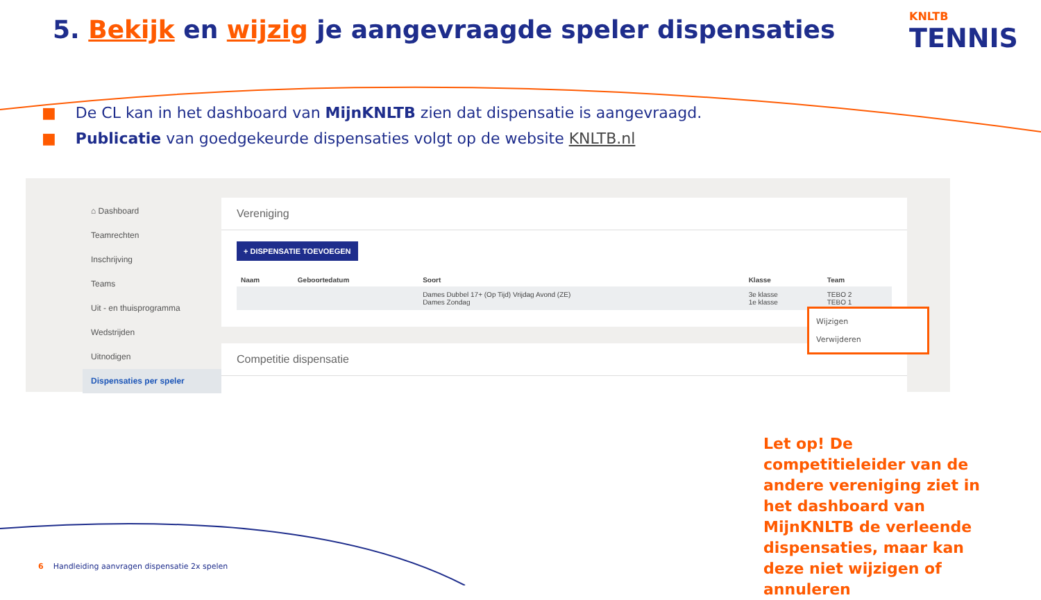5. Bekijk en wijzig je aangevraagde speler dispensaties
KNLTB
TENNIS
■ De CL kan in het dashboard van MijnKNLTB zien dat dispensatie is aangevraagd.
■ Publicatie van goedgekeurde dispensaties volgt op de website KNLTB.nl
⌂ Dashboard
Teamrechten
Inschrijving
Teams
Uit - en thuisprogramma
Wedstrijden
Uitnodigen
Dispensaties per speler
Vereniging
+ DISPENSATIE TOEVOEGEN
| Naam | Geboortedatum | Soort | Klasse | Team |
| --- | --- | --- | --- | --- |
| | | Dames Dubbel 17+ (Op Tijd) Vrijdag Avond (ZE) Dames Zondag | 3e klasse 1e klasse | TEBO 2 TEBO 1 |
Competitie dispensatie
Wijzigen
Verwijderen
Let op! De competitieleider van de andere vereniging ziet in het dashboard van MijnKNLTB de verleende dispensaties, maar kan deze niet wijzigen of annuleren
6 Handleiding aanvragen dispensatie 2x spelen